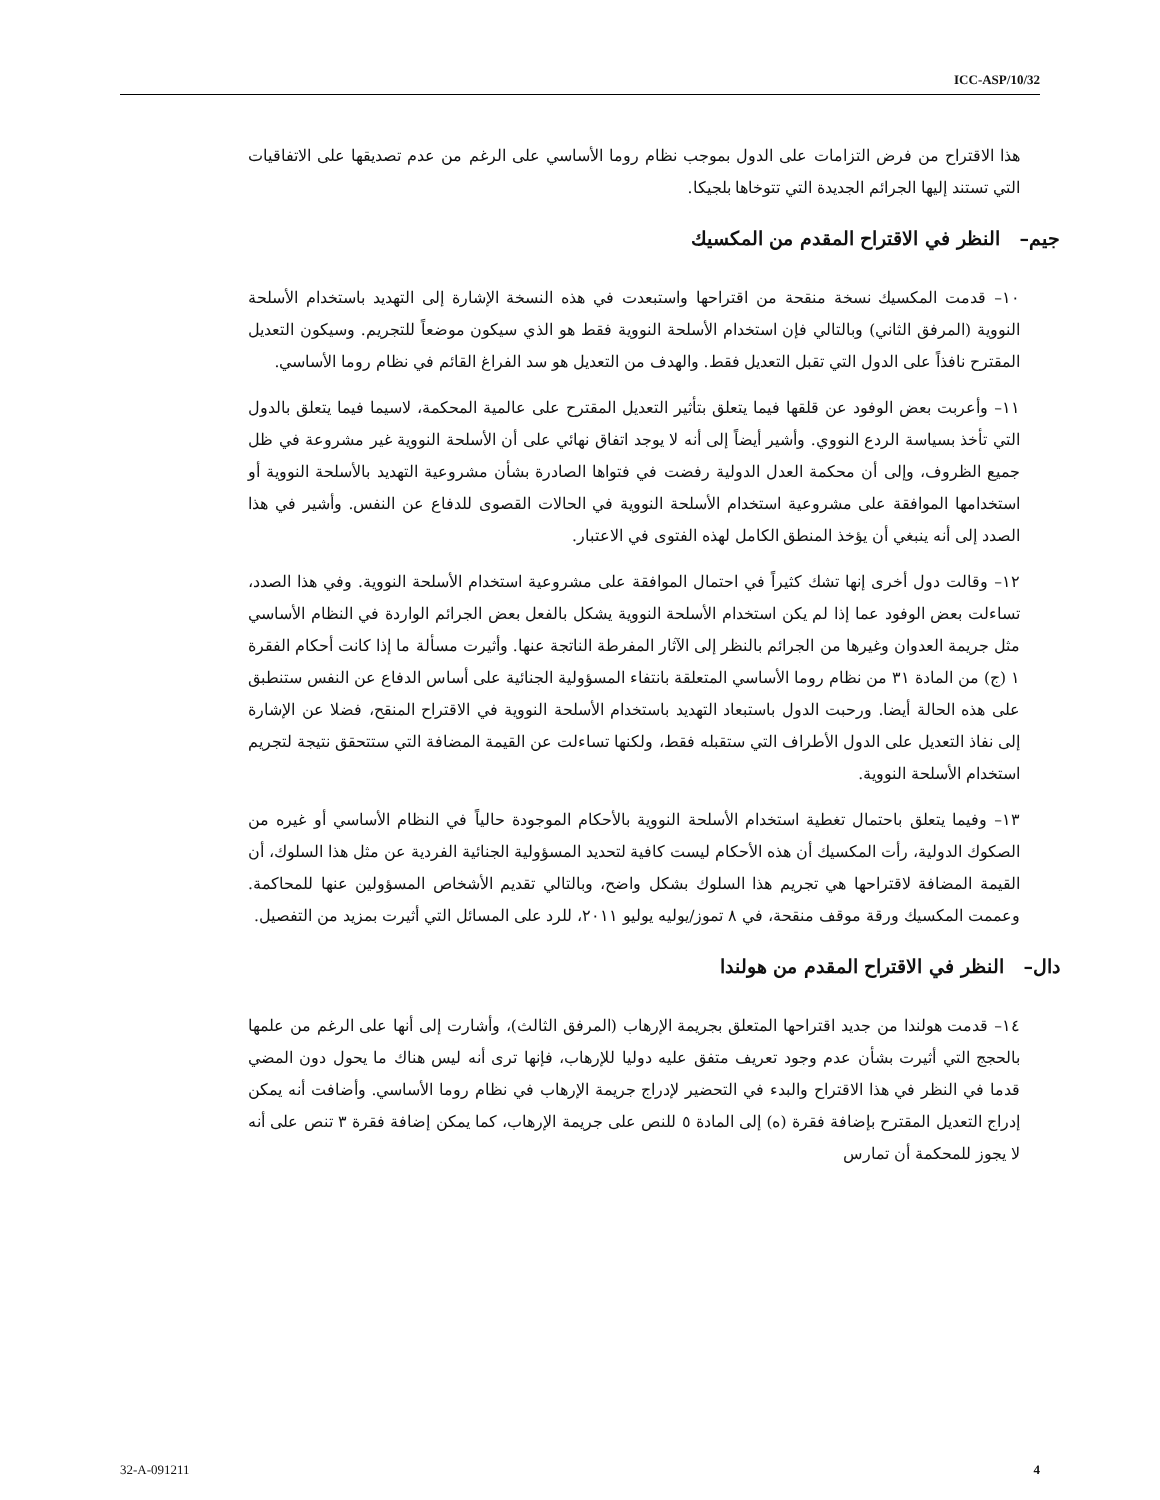ICC-ASP/10/32
هذا الاقتراح من فرض التزامات على الدول بموجب نظام روما الأساسي على الرغم من عدم تصديقها على الاتفاقيات التي تستند إليها الجرائم الجديدة التي تتوخاها بلجيكا.
جيم– النظر في الاقتراح المقدم من المكسيك
١٠– قدمت المكسيك نسخة منقحة من اقتراحها واستبعدت في هذه النسخة الإشارة إلى التهديد باستخدام الأسلحة النووية (المرفق الثاني) وبالتالي فإن استخدام الأسلحة النووية فقط هو الذي سيكون موضعاً للتجريم. وسيكون التعديل المقترح نافذاً على الدول التي تقبل التعديل فقط. والهدف من التعديل هو سد الفراغ القائم في نظام روما الأساسي.
١١– وأعربت بعض الوفود عن قلقها فيما يتعلق بتأثير التعديل المقترح على عالمية المحكمة، لاسيما فيما يتعلق بالدول التي تأخذ بسياسة الردع النووي. وأشير أيضاً إلى أنه لا يوجد اتفاق نهائي على أن الأسلحة النووية غير مشروعة في ظل جميع الظروف، وإلى أن محكمة العدل الدولية رفضت في فتواها الصادرة بشأن مشروعية التهديد بالأسلحة النووية أو استخدامها الموافقة على مشروعية استخدام الأسلحة النووية في الحالات القصوى للدفاع عن النفس. وأشير في هذا الصدد إلى أنه ينبغي أن يؤخذ المنطق الكامل لهذه الفتوى في الاعتبار.
١٢– وقالت دول أخرى إنها تشك كثيراً في احتمال الموافقة على مشروعية استخدام الأسلحة النووية. وفي هذا الصدد، تساءلت بعض الوفود عما إذا لم يكن استخدام الأسلحة النووية يشكل بالفعل بعض الجرائم الواردة في النظام الأساسي مثل جريمة العدوان وغيرها من الجرائم بالنظر إلى الآثار المفرطة الناتجة عنها. وأثيرت مسألة ما إذا كانت أحكام الفقرة ١ (ج) من المادة ٣١ من نظام روما الأساسي المتعلقة بانتفاء المسؤولية الجنائية على أساس الدفاع عن النفس ستنطبق على هذه الحالة أيضا. ورحبت الدول باستبعاد التهديد باستخدام الأسلحة النووية في الاقتراح المنقح، فضلا عن الإشارة إلى نفاذ التعديل على الدول الأطراف التي ستقبله فقط، ولكنها تساءلت عن القيمة المضافة التي ستتحقق نتيجة لتجريم استخدام الأسلحة النووية.
١٣– وفيما يتعلق باحتمال تغطية استخدام الأسلحة النووية بالأحكام الموجودة حالياً في النظام الأساسي أو غيره من الصكوك الدولية، رأت المكسيك أن هذه الأحكام ليست كافية لتحديد المسؤولية الجنائية الفردية عن مثل هذا السلوك، أن القيمة المضافة لاقتراحها هي تجريم هذا السلوك بشكل واضح، وبالتالي تقديم الأشخاص المسؤولين عنها للمحاكمة. وعممت المكسيك ورقة موقف منقحة، في ٨ تموز/يوليه يوليو ٢٠١١، للرد على المسائل التي أثيرت بمزيد من التفصيل.
دال– النظر في الاقتراح المقدم من هولندا
١٤– قدمت هولندا من جديد اقتراحها المتعلق بجريمة الإرهاب (المرفق الثالث)، وأشارت إلى أنها على الرغم من علمها بالحجج التي أثيرت بشأن عدم وجود تعريف متفق عليه دوليا للإرهاب، فإنها ترى أنه ليس هناك ما يحول دون المضي قدما في النظر في هذا الاقتراح والبدء في التحضير لإدراج جريمة الإرهاب في نظام روما الأساسي. وأضافت أنه يمكن إدراج التعديل المقترح بإضافة فقرة (ه) إلى المادة ٥ للنص على جريمة الإرهاب، كما يمكن إضافة فقرة ٣ تنص على أنه لا يجوز للمحكمة أن تمارس
32-A-091211 4